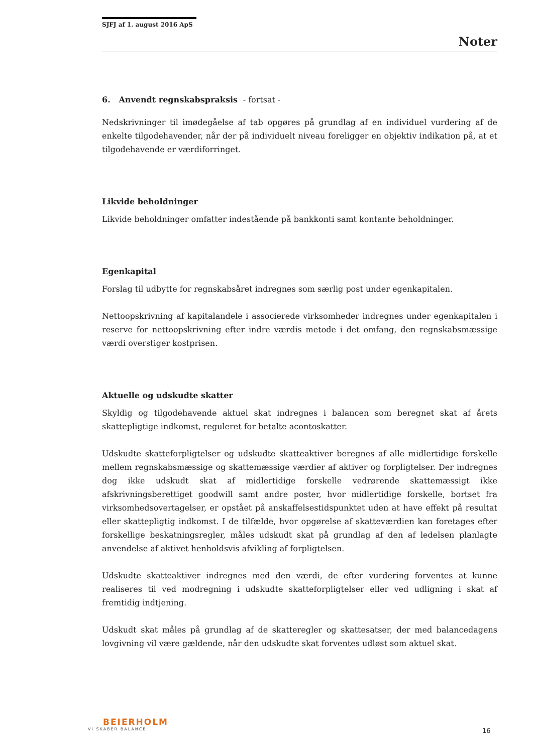SJFJ af 1. august 2016 ApS
Noter
6. Anvendt regnskabspraksis - fortsat -
Nedskrivninger til imødegåelse af tab opgøres på grundlag af en individuel vurdering af de enkelte tilgodehavender, når der på individuelt niveau foreligger en objektiv indikation på, at et tilgodehavende er værdiforringet.
Likvide beholdninger
Likvide beholdninger omfatter indestående på bankkonti samt kontante beholdninger.
Egenkapital
Forslag til udbytte for regnskabsåret indregnes som særlig post under egenkapitalen.
Nettoopskrivning af kapitalandele i associerede virksomheder indregnes under egenkapitalen i reserve for nettoopskrivning efter indre værdis metode i det omfang, den regnskabsmæssige værdi overstiger kostprisen.
Aktuelle og udskudte skatter
Skyldig og tilgodehavende aktuel skat indregnes i balancen som beregnet skat af årets skattepligtige indkomst, reguleret for betalte acontoskatter.
Udskudte skatteforpligtelser og udskudte skatteaktiver beregnes af alle midlertidige forskelle mellem regnskabsmæssige og skattemæssige værdier af aktiver og forpligtelser. Der indregnes dog ikke udskudt skat af midlertidige forskelle vedrørende skattemæssigt ikke afskrivningsberettiget goodwill samt andre poster, hvor midlertidige forskelle, bortset fra virksomhedsovertagelser, er opstået på anskaffelsestidspunktet uden at have effekt på resultat eller skattepligtig indkomst. I de tilfælde, hvor opgørelse af skatteværdien kan foretages efter forskellige beskatningsregler, måles udskudt skat på grundlag af den af ledelsen planlagte anvendelse af aktivet henholdsvis afvikling af forpligtelsen.
Udskudte skatteaktiver indregnes med den værdi, de efter vurdering forventes at kunne realiseres til ved modregning i udskudte skatteforpligtelser eller ved udligning i skat af fremtidig indtjening.
Udskudt skat måles på grundlag af de skatteregler og skattesatser, der med balancedagens lovgivning vil være gældende, når den udskudte skat forventes udløst som aktuel skat.
BEIERHOLM
VI SKABER BALANCE
16